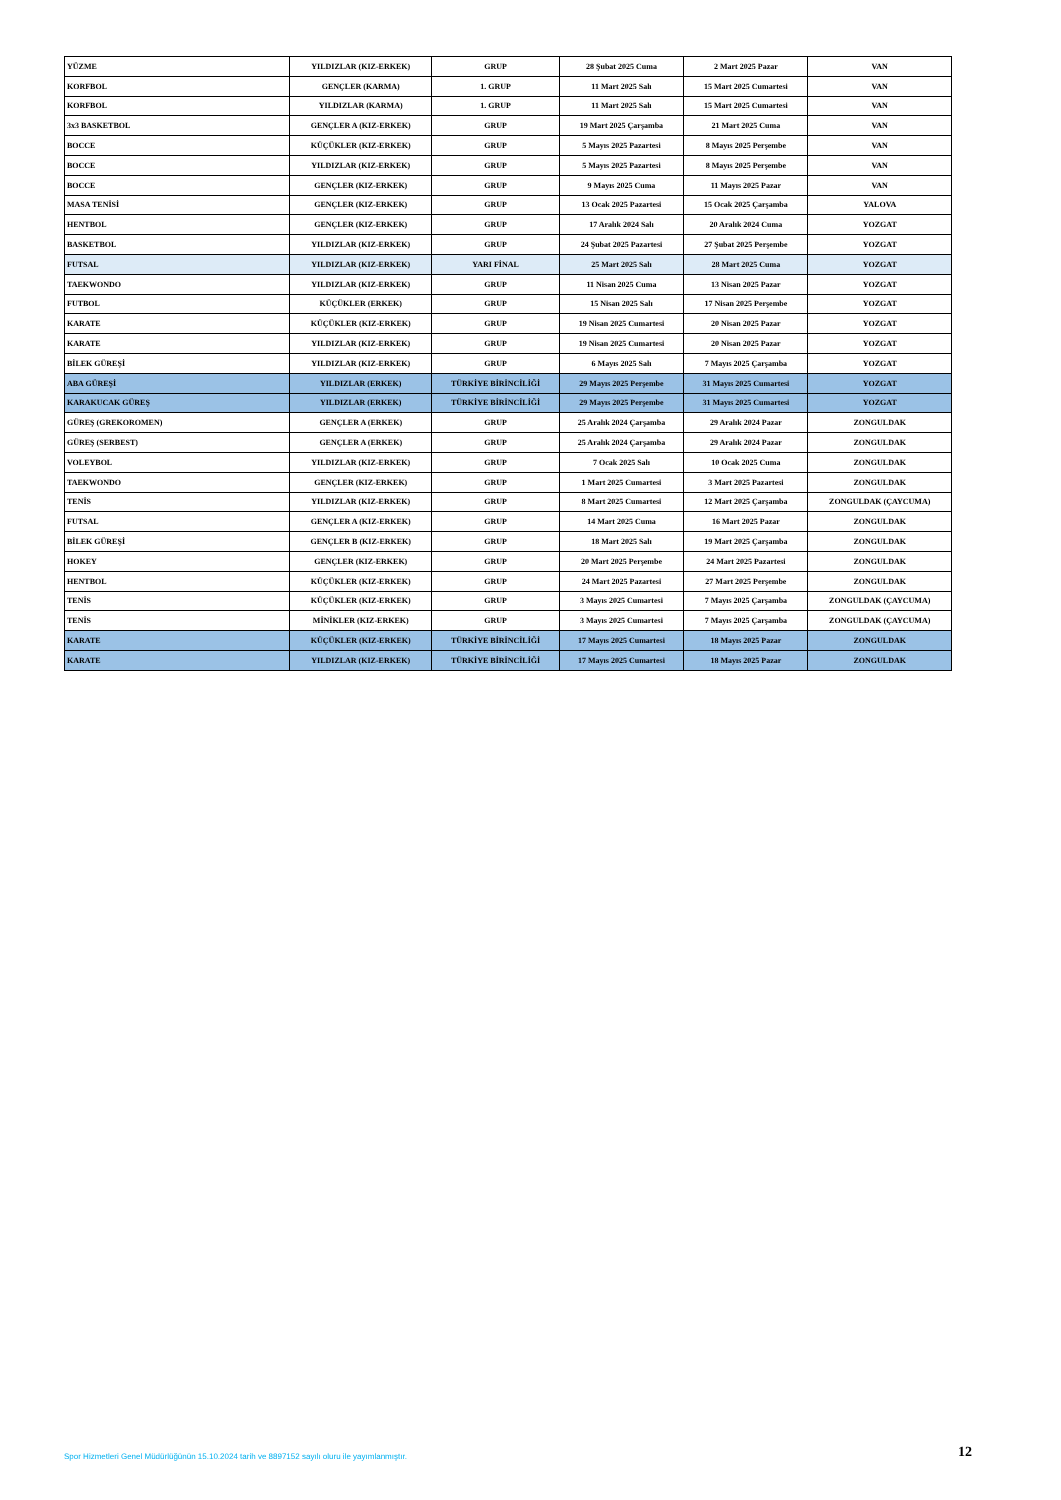| YÜZME | YILDIZLAR (KIZ-ERKEK) | GRUP | 28 Şubat 2025 Cuma | 2 Mart 2025 Pazar | VAN |
| KORFBOL | GENÇLER (KARMA) | 1. GRUP | 11 Mart 2025 Salı | 15 Mart 2025 Cumartesi | VAN |
| KORFBOL | YILDIZLAR (KARMA) | 1. GRUP | 11 Mart 2025 Salı | 15 Mart 2025 Cumartesi | VAN |
| 3x3 BASKETBOL | GENÇLER A (KIZ-ERKEK) | GRUP | 19 Mart 2025 Çarşamba | 21 Mart 2025 Cuma | VAN |
| BOCCE | KÜÇÜKLER (KIZ-ERKEK) | GRUP | 5 Mayıs 2025 Pazartesi | 8 Mayıs 2025 Perşembe | VAN |
| BOCCE | YILDIZLAR (KIZ-ERKEK) | GRUP | 5 Mayıs 2025 Pazartesi | 8 Mayıs 2025 Perşembe | VAN |
| BOCCE | GENÇLER (KIZ-ERKEK) | GRUP | 9 Mayıs 2025 Cuma | 11 Mayıs 2025 Pazar | VAN |
| MASA TENİSİ | GENÇLER (KIZ-ERKEK) | GRUP | 13 Ocak 2025 Pazartesi | 15 Ocak 2025 Çarşamba | YALOVA |
| HENTBOL | GENÇLER (KIZ-ERKEK) | GRUP | 17 Aralık 2024 Salı | 20 Aralık 2024 Cuma | YOZGAT |
| BASKETBOL | YILDIZLAR (KIZ-ERKEK) | GRUP | 24 Şubat 2025 Pazartesi | 27 Şubat 2025 Perşembe | YOZGAT |
| FUTSAL | YILDIZLAR (KIZ-ERKEK) | YARI FİNAL | 25 Mart 2025 Salı | 28 Mart 2025 Cuma | YOZGAT |
| TAEKWONDO | YILDIZLAR (KIZ-ERKEK) | GRUP | 11 Nisan 2025 Cuma | 13 Nisan 2025 Pazar | YOZGAT |
| FUTBOL | KÜÇÜKLER (ERKEK) | GRUP | 15 Nisan 2025 Salı | 17 Nisan 2025 Perşembe | YOZGAT |
| KARATE | KÜÇÜKLER (KIZ-ERKEK) | GRUP | 19 Nisan 2025 Cumartesi | 20 Nisan 2025 Pazar | YOZGAT |
| KARATE | YILDIZLAR (KIZ-ERKEK) | GRUP | 19 Nisan 2025 Cumartesi | 20 Nisan 2025 Pazar | YOZGAT |
| BİLEK GÜREŞİ | YILDIZLAR (KIZ-ERKEK) | GRUP | 6 Mayıs 2025 Salı | 7 Mayıs 2025 Çarşamba | YOZGAT |
| ABA GÜREŞİ | YILDIZLAR (ERKEK) | TÜRKİYE BİRİNCİLİĞİ | 29 Mayıs 2025 Perşembe | 31 Mayıs 2025 Cumartesi | YOZGAT |
| KARAKUCAK GÜREŞ | YILDIZLAR (ERKEK) | TÜRKİYE BİRİNCİLİĞİ | 29 Mayıs 2025 Perşembe | 31 Mayıs 2025 Cumartesi | YOZGAT |
| GÜREŞ (GREKOROMEN) | GENÇLER A (ERKEK) | GRUP | 25 Aralık 2024 Çarşamba | 29 Aralık 2024 Pazar | ZONGULDAK |
| GÜREŞ (SERBEST) | GENÇLER A (ERKEK) | GRUP | 25 Aralık 2024 Çarşamba | 29 Aralık 2024 Pazar | ZONGULDAK |
| VOLEYBOL | YILDIZLAR (KIZ-ERKEK) | GRUP | 7 Ocak 2025 Salı | 10 Ocak 2025 Cuma | ZONGULDAK |
| TAEKWONDO | GENÇLER (KIZ-ERKEK) | GRUP | 1 Mart 2025 Cumartesi | 3 Mart 2025 Pazartesi | ZONGULDAK |
| TENİS | YILDIZLAR (KIZ-ERKEK) | GRUP | 8 Mart 2025 Cumartesi | 12 Mart 2025 Çarşamba | ZONGULDAK (ÇAYCUMA) |
| FUTSAL | GENÇLER A (KIZ-ERKEK) | GRUP | 14 Mart 2025 Cuma | 16 Mart 2025 Pazar | ZONGULDAK |
| BİLEK GÜREŞİ | GENÇLER B (KIZ-ERKEK) | GRUP | 18 Mart 2025 Salı | 19 Mart 2025 Çarşamba | ZONGULDAK |
| HOKEY | GENÇLER (KIZ-ERKEK) | GRUP | 20 Mart 2025 Perşembe | 24 Mart 2025 Pazartesi | ZONGULDAK |
| HENTBOL | KÜÇÜKLER (KIZ-ERKEK) | GRUP | 24 Mart 2025 Pazartesi | 27 Mart 2025 Perşembe | ZONGULDAK |
| TENİS | KÜÇÜKLER (KIZ-ERKEK) | GRUP | 3 Mayıs 2025 Cumartesi | 7 Mayıs 2025 Çarşamba | ZONGULDAK (ÇAYCUMA) |
| TENİS | MİNİKLER (KIZ-ERKEK) | GRUP | 3 Mayıs 2025 Cumartesi | 7 Mayıs 2025 Çarşamba | ZONGULDAK (ÇAYCUMA) |
| KARATE | KÜÇÜKLER (KIZ-ERKEK) | TÜRKİYE BİRİNCİLİĞİ | 17 Mayıs 2025 Cumartesi | 18 Mayıs 2025 Pazar | ZONGULDAK |
| KARATE | YILDIZLAR (KIZ-ERKEK) | TÜRKİYE BİRİNCİLİĞİ | 17 Mayıs 2025 Cumartesi | 18 Mayıs 2025 Pazar | ZONGULDAK |
Spor Hizmetleri Genel Müdürlüğünün 15.10.2024 tarih ve 8897152 sayılı oluru ile yayımlanmıştır.
12